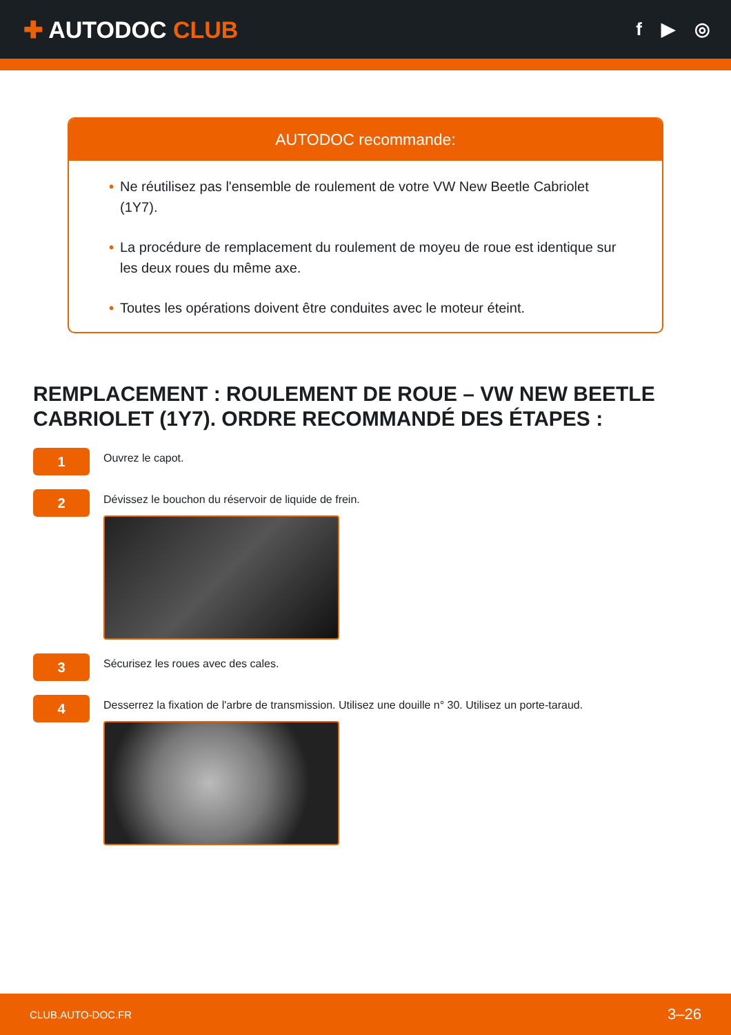✚ AUTODOC CLUB
f ▶ ◎
AUTODOC recommande:
• Ne réutilisez pas l'ensemble de roulement de votre VW New Beetle Cabriolet (1Y7).
• La procédure de remplacement du roulement de moyeu de roue est identique sur les deux roues du même axe.
• Toutes les opérations doivent être conduites avec le moteur éteint.
REMPLACEMENT : ROULEMENT DE ROUE – VW NEW BEETLE CABRIOLET (1Y7). ORDRE RECOMMANDÉ DES ÉTAPES :
1
Ouvrez le capot.
2
Dévissez le bouchon du réservoir de liquide de frein.
3
Sécurisez les roues avec des cales.
4
Desserrez la fixation de l'arbre de transmission. Utilisez une douille n° 30. Utilisez un porte-taraud.
CLUB.AUTO-DOC.FR 3–26